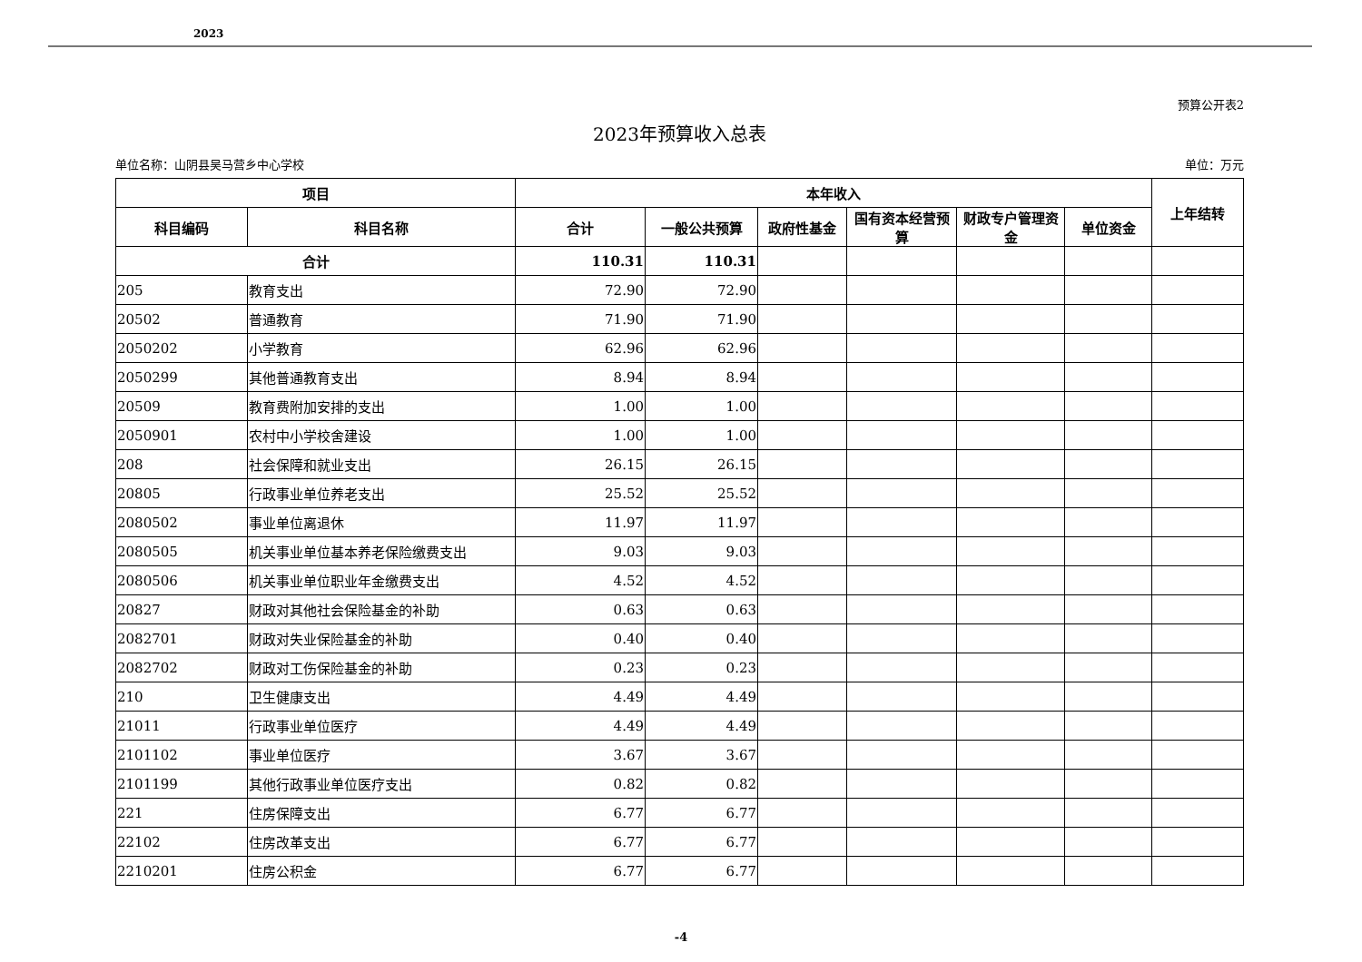2023
预算公开表2
2023年预算收入总表
单位名称：山阴县吴马营乡中心学校 单位：万元
| 项目 | | 本年收入 | | | | | | 上年结转 |
| --- | --- | --- | --- | --- | --- | --- | --- | --- |
| 科目编码 | 科目名称 | 合计 | 一般公共预算 | 政府性基金 | 国有资本经营预算 | 财政专户管理资金 | 单位资金 | |
| 合计 | | 110.31 | 110.31 | | | | | |
| 205 | 教育支出 | 72.90 | 72.90 | | | | | |
| 20502 | 普通教育 | 71.90 | 71.90 | | | | | |
| 2050202 | 小学教育 | 62.96 | 62.96 | | | | | |
| 2050299 | 其他普通教育支出 | 8.94 | 8.94 | | | | | |
| 20509 | 教育费附加安排的支出 | 1.00 | 1.00 | | | | | |
| 2050901 | 农村中小学校舍建设 | 1.00 | 1.00 | | | | | |
| 208 | 社会保障和就业支出 | 26.15 | 26.15 | | | | | |
| 20805 | 行政事业单位养老支出 | 25.52 | 25.52 | | | | | |
| 2080502 | 事业单位离退休 | 11.97 | 11.97 | | | | | |
| 2080505 | 机关事业单位基本养老保险缴费支出 | 9.03 | 9.03 | | | | | |
| 2080506 | 机关事业单位职业年金缴费支出 | 4.52 | 4.52 | | | | | |
| 20827 | 财政对其他社会保险基金的补助 | 0.63 | 0.63 | | | | | |
| 2082701 | 财政对失业保险基金的补助 | 0.40 | 0.40 | | | | | |
| 2082702 | 财政对工伤保险基金的补助 | 0.23 | 0.23 | | | | | |
| 210 | 卫生健康支出 | 4.49 | 4.49 | | | | | |
| 21011 | 行政事业单位医疗 | 4.49 | 4.49 | | | | | |
| 2101102 | 事业单位医疗 | 3.67 | 3.67 | | | | | |
| 2101199 | 其他行政事业单位医疗支出 | 0.82 | 0.82 | | | | | |
| 221 | 住房保障支出 | 6.77 | 6.77 | | | | | |
| 22102 | 住房改革支出 | 6.77 | 6.77 | | | | | |
| 2210201 | 住房公积金 | 6.77 | 6.77 | | | | | |
-4